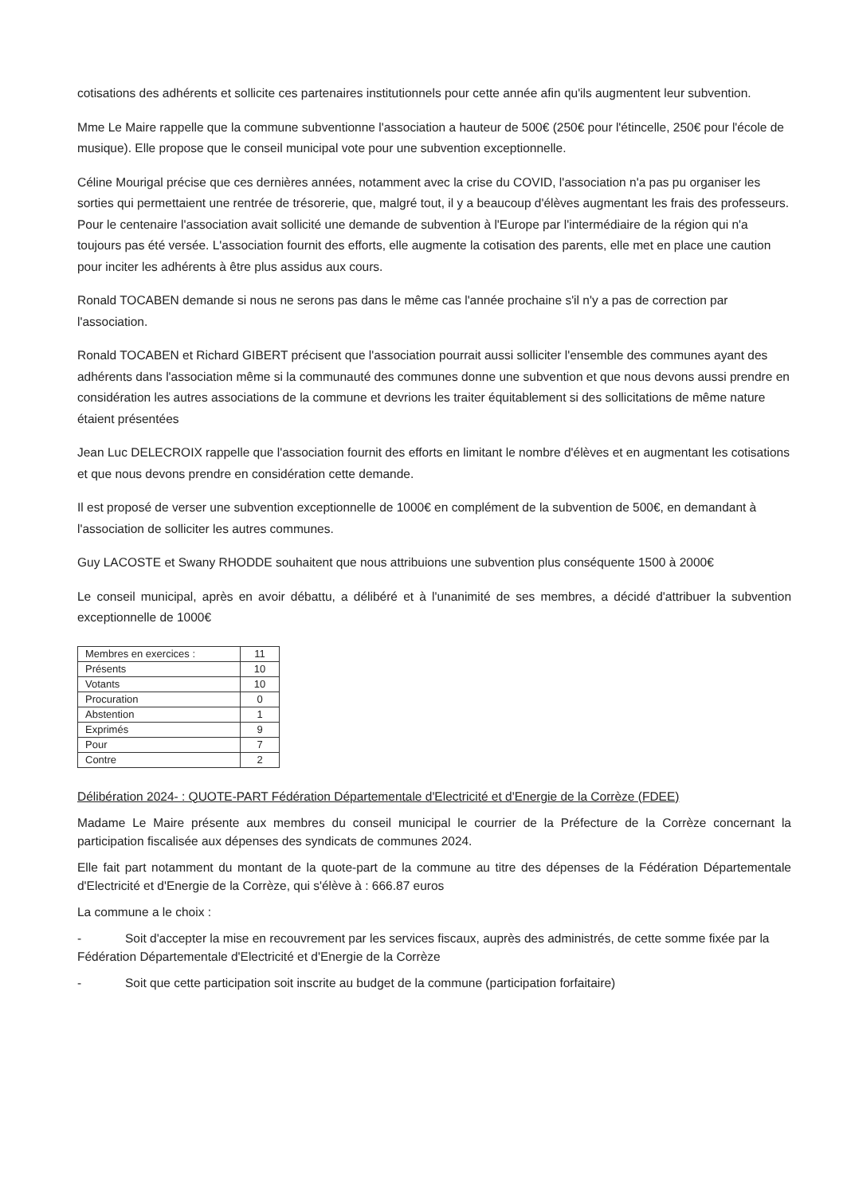cotisations des adhérents et sollicite ces partenaires institutionnels pour cette année afin qu'ils augmentent leur subvention.
Mme Le Maire rappelle que la commune subventionne l'association a hauteur de 500€ (250€ pour l'étincelle, 250€ pour l'école de musique). Elle propose que le conseil municipal vote pour une subvention exceptionnelle.
Céline Mourigal précise que ces dernières années, notamment avec la crise du COVID, l'association n'a pas pu organiser les sorties qui permettaient une rentrée de trésorerie, que, malgré tout, il y a beaucoup d'élèves augmentant les frais des professeurs. Pour le centenaire l'association avait sollicité une demande de subvention à l'Europe par l'intermédiaire de la région qui n'a toujours pas été versée. L'association fournit des efforts, elle augmente la cotisation des parents, elle met en place une caution pour inciter les adhérents à être plus assidus aux cours.
Ronald TOCABEN demande si nous ne serons pas dans le même cas l'année prochaine s'il n'y a pas de correction par l'association.
Ronald TOCABEN et Richard GIBERT précisent que l'association pourrait aussi solliciter l'ensemble des communes ayant des adhérents dans l'association même si la communauté des communes donne une subvention et que nous devons aussi prendre en considération les autres associations de la commune et devrions les traiter équitablement si des sollicitations de même nature étaient présentées
Jean Luc DELECROIX rappelle que l'association fournit des efforts en limitant le nombre d'élèves et en augmentant les cotisations et que nous devons prendre en considération cette demande.
Il est proposé de verser une subvention exceptionnelle de 1000€ en complément de la subvention de 500€, en demandant à l'association de solliciter les autres communes.
Guy LACOSTE et Swany RHODDE souhaitent que nous attribuions une subvention plus conséquente 1500 à 2000€
Le conseil municipal, après en avoir débattu, a délibéré et à l'unanimité de ses membres, a décidé d'attribuer la subvention exceptionnelle de 1000€
| Membres en exercices : | 11 |
| Présents | 10 |
| Votants | 10 |
| Procuration | 0 |
| Abstention | 1 |
| Exprimés | 9 |
| Pour | 7 |
| Contre | 2 |
Délibération 2024- : QUOTE-PART Fédération Départementale d'Electricité et d'Energie de la Corrèze (FDEE)
Madame Le Maire présente aux membres du conseil municipal le courrier de la Préfecture de la Corrèze concernant la participation fiscalisée aux dépenses des syndicats de communes 2024.
Elle fait part notamment du montant de la quote-part de la commune au titre des dépenses de la Fédération Départementale d'Electricité et d'Energie de la Corrèze, qui s'élève à : 666.87 euros
La commune a le choix :
- Soit d'accepter la mise en recouvrement par les services fiscaux, auprès des administrés, de cette somme fixée par la Fédération Départementale d'Electricité et d'Energie de la Corrèze
- Soit que cette participation soit inscrite au budget de la commune (participation forfaitaire)